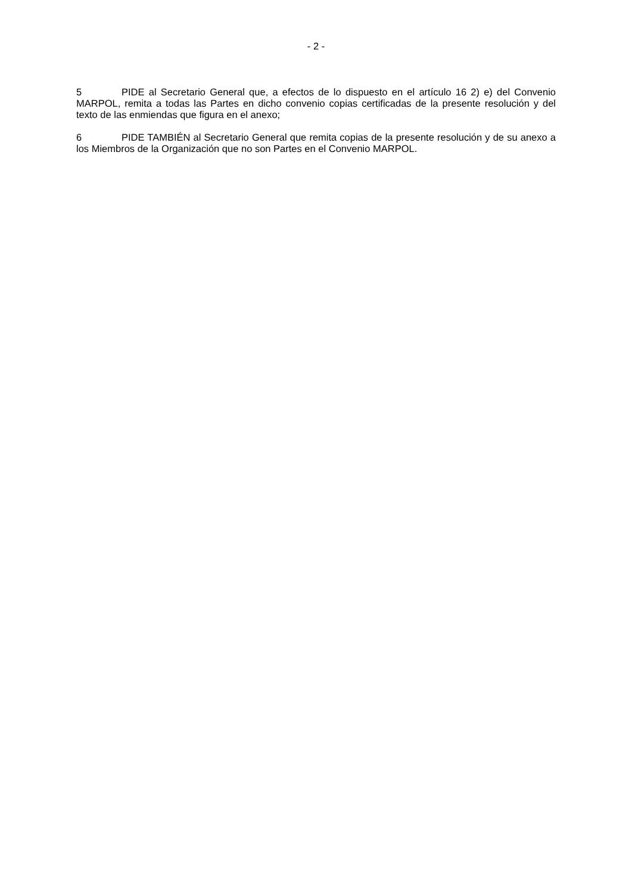- 2 -
5 PIDE al Secretario General que, a efectos de lo dispuesto en el artículo 16 2) e) del Convenio MARPOL, remita a todas las Partes en dicho convenio copias certificadas de la presente resolución y del texto de las enmiendas que figura en el anexo;
6 PIDE TAMBIÉN al Secretario General que remita copias de la presente resolución y de su anexo a los Miembros de la Organización que no son Partes en el Convenio MARPOL.